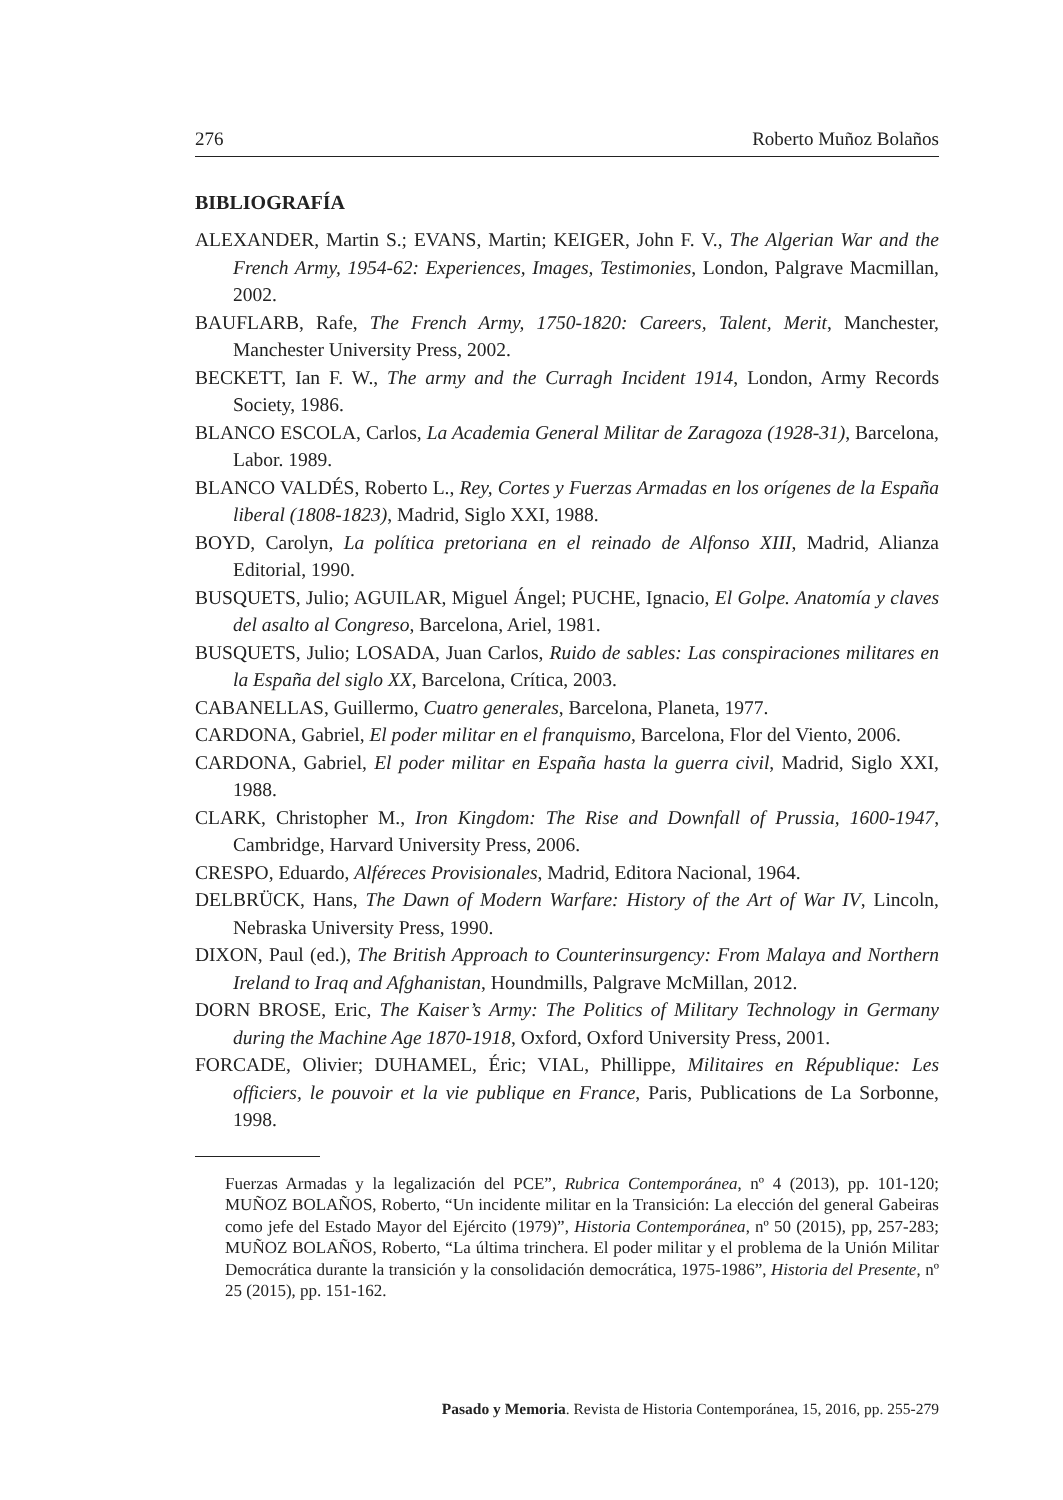276 Roberto Muñoz Bolaños
BIBLIOGRAFÍA
ALEXANDER, Martin S.; EVANS, Martin; KEIGER, John F. V., The Algerian War and the French Army, 1954-62: Experiences, Images, Testimonies, London, Palgrave Macmillan, 2002.
BAUFLARB, Rafe, The French Army, 1750-1820: Careers, Talent, Merit, Manchester, Manchester University Press, 2002.
BECKETT, Ian F. W., The army and the Curragh Incident 1914, London, Army Records Society, 1986.
BLANCO ESCOLA, Carlos, La Academia General Militar de Zaragoza (1928-31), Barcelona, Labor. 1989.
BLANCO VALDÉS, Roberto L., Rey, Cortes y Fuerzas Armadas en los orígenes de la España liberal (1808-1823), Madrid, Siglo XXI, 1988.
BOYD, Carolyn, La política pretoriana en el reinado de Alfonso XIII, Madrid, Alianza Editorial, 1990.
BUSQUETS, Julio; AGUILAR, Miguel Ángel; PUCHE, Ignacio, El Golpe. Anatomía y claves del asalto al Congreso, Barcelona, Ariel, 1981.
BUSQUETS, Julio; LOSADA, Juan Carlos, Ruido de sables: Las conspiraciones militares en la España del siglo XX, Barcelona, Crítica, 2003.
CABANELLAS, Guillermo, Cuatro generales, Barcelona, Planeta, 1977.
CARDONA, Gabriel, El poder militar en el franquismo, Barcelona, Flor del Viento, 2006.
CARDONA, Gabriel, El poder militar en España hasta la guerra civil, Madrid, Siglo XXI, 1988.
CLARK, Christopher M., Iron Kingdom: The Rise and Downfall of Prussia, 1600-1947, Cambridge, Harvard University Press, 2006.
CRESPO, Eduardo, Alféreces Provisionales, Madrid, Editora Nacional, 1964.
DELBRÜCK, Hans, The Dawn of Modern Warfare: History of the Art of War IV, Lincoln, Nebraska University Press, 1990.
DIXON, Paul (ed.), The British Approach to Counterinsurgency: From Malaya and Northern Ireland to Iraq and Afghanistan, Houndmills, Palgrave McMillan, 2012.
DORN BROSE, Eric, The Kaiser’s Army: The Politics of Military Technology in Germany during the Machine Age 1870-1918, Oxford, Oxford University Press, 2001.
FORCADE, Olivier; DUHAMEL, Éric; VIAL, Phillippe, Militaires en République: Les officiers, le pouvoir et la vie publique en France, Paris, Publications de La Sorbonne, 1998.
Fuerzas Armadas y la legalización del PCE”, Rubrica Contemporánea, nº 4 (2013), pp. 101-120; MUÑOZ BOLAÑOS, Roberto, “Un incidente militar en la Transición: La elección del general Gabeiras como jefe del Estado Mayor del Ejército (1979)”, Historia Contemporánea, nº 50 (2015), pp, 257-283; MUÑOZ BOLAÑOS, Roberto, “La última trinchera. El poder militar y el problema de la Unión Militar Democrática durante la transición y la consolidación democrática, 1975-1986”, Historia del Presente, nº 25 (2015), pp. 151-162.
Pasado y Memoria. Revista de Historia Contemporánea, 15, 2016, pp. 255-279